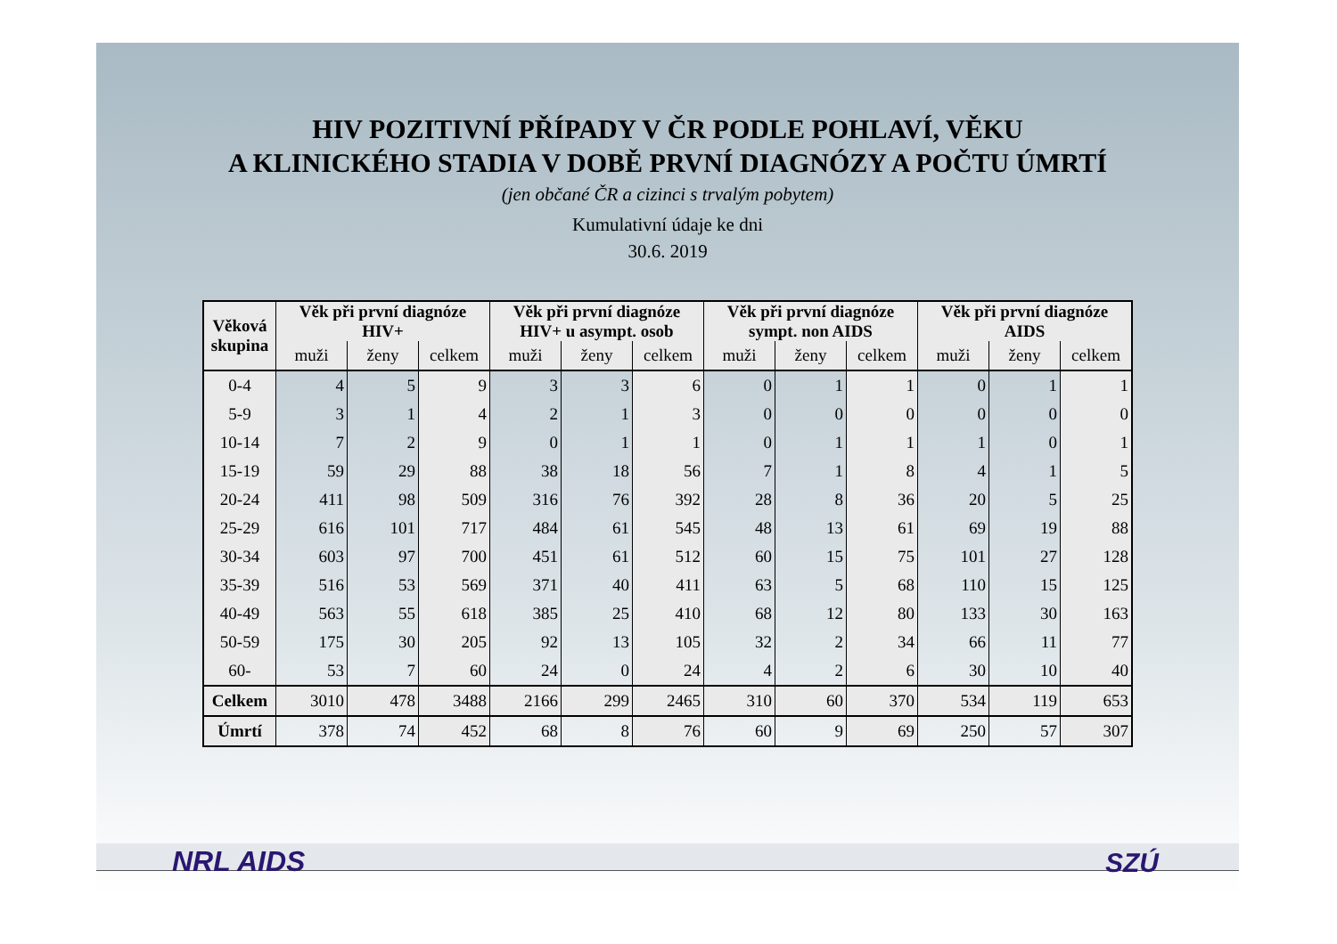HIV POZITIVNÍ PŘÍPADY V ČR PODLE POHLAVÍ, VĚKU
A KLINICKÉHO STADIA V DOBĚ PRVNÍ DIAGNÓZY A POČTU ÚMRTÍ
(jen občané ČR a cizinci s trvalým pobytem)
Kumulativní údaje ke dni
30.6. 2019
| Věková skupina | Věk při první diagnóze HIV+ | | | Věk při první diagnóze HIV+ u asympt. osob | | | Věk při první diagnóze sympt. non AIDS | | | Věk při první diagnóze AIDS | | |
| --- | --- | --- | --- | --- | --- | --- | --- | --- | --- | --- | --- | --- |
| | muži | ženy | celkem | muži | ženy | celkem | muži | ženy | celkem | muži | ženy | celkem |
| 0-4 | 4 | 5 | 9 | 3 | 3 | 6 | 0 | 1 | 1 | 0 | 1 | 1 |
| 5-9 | 3 | 1 | 4 | 2 | 1 | 3 | 0 | 0 | 0 | 0 | 0 | 0 |
| 10-14 | 7 | 2 | 9 | 0 | 1 | 1 | 0 | 1 | 1 | 1 | 0 | 1 |
| 15-19 | 59 | 29 | 88 | 38 | 18 | 56 | 7 | 1 | 8 | 4 | 1 | 5 |
| 20-24 | 411 | 98 | 509 | 316 | 76 | 392 | 28 | 8 | 36 | 20 | 5 | 25 |
| 25-29 | 616 | 101 | 717 | 484 | 61 | 545 | 48 | 13 | 61 | 69 | 19 | 88 |
| 30-34 | 603 | 97 | 700 | 451 | 61 | 512 | 60 | 15 | 75 | 101 | 27 | 128 |
| 35-39 | 516 | 53 | 569 | 371 | 40 | 411 | 63 | 5 | 68 | 110 | 15 | 125 |
| 40-49 | 563 | 55 | 618 | 385 | 25 | 410 | 68 | 12 | 80 | 133 | 30 | 163 |
| 50-59 | 175 | 30 | 205 | 92 | 13 | 105 | 32 | 2 | 34 | 66 | 11 | 77 |
| 60- | 53 | 7 | 60 | 24 | 0 | 24 | 4 | 2 | 6 | 30 | 10 | 40 |
| Celkem | 3010 | 478 | 3488 | 2166 | 299 | 2465 | 310 | 60 | 370 | 534 | 119 | 653 |
| Úmrtí | 378 | 74 | 452 | 68 | 8 | 76 | 60 | 9 | 69 | 250 | 57 | 307 |
NRL AIDS SZÚ